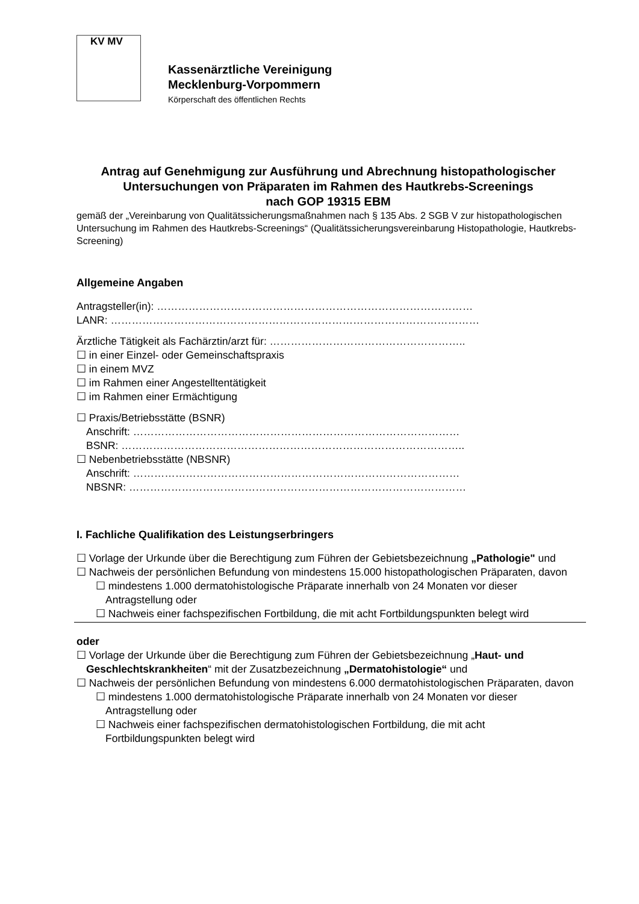KV MV
Kassenärztliche Vereinigung
Mecklenburg-Vorpommern
Körperschaft des öffentlichen Rechts
Antrag auf Genehmigung zur Ausführung und Abrechnung histopathologischer Untersuchungen von Präparaten im Rahmen des Hautkrebs-Screenings
nach GOP 19315 EBM
gemäß der „Vereinbarung von Qualitätssicherungsmaßnahmen nach § 135 Abs. 2 SGB V zur histopathologischen Untersuchung im Rahmen des Hautkrebs-Screenings“ (Qualitätssicherungsvereinbarung Histopathologie, Hautkrebs-Screening)
Allgemeine Angaben
Antragsteller(in): ………………………………………………………………………………
LANR: ……………………………………………………………………………………………
Ärztliche Tätigkeit als Fachärztin/arzt für: ………………………………………………..
☐ in einer Einzel- oder Gemeinschaftspraxis
☐ in einem MVZ
☐ im Rahmen einer Angestelltentätigkeit
☐ im Rahmen einer Ermächtigung
☐ Praxis/Betriebsstätte (BSNR)
Anschrift: …………………………………………………………………………………
BSNR: ……………………………………………………………………………………..
☐ Nebenbetriebsstätte (NBSNR)
Anschrift: …………………………………………………………………………………
NBSNR: ……………………………………………………………………………………
I. Fachliche Qualifikation des Leistungserbringers
☐ Vorlage der Urkunde über die Berechtigung zum Führen der Gebietsbezeichnung „Pathologie" und
☐ Nachweis der persönlichen Befundung von mindestens 15.000 histopathologischen Präparaten, davon
☐ mindestens 1.000 dermatohistologische Präparate innerhalb von 24 Monaten vor dieser Antragstellung oder
☐ Nachweis einer fachspezifischen Fortbildung, die mit acht Fortbildungspunkten belegt wird
oder
☐ Vorlage der Urkunde über die Berechtigung zum Führen der Gebietsbezeichnung „Haut- und Geschlechtskrankheiten“ mit der Zusatzbezeichnung „Dermatohistologie“ und
☐ Nachweis der persönlichen Befundung von mindestens 6.000 dermatohistologischen Präparaten, davon
☐ mindestens 1.000 dermatohistologische Präparate innerhalb von 24 Monaten vor dieser Antragstellung oder
☐ Nachweis einer fachspezifischen dermatohistologischen Fortbildung, die mit acht Fortbildungspunkten belegt wird